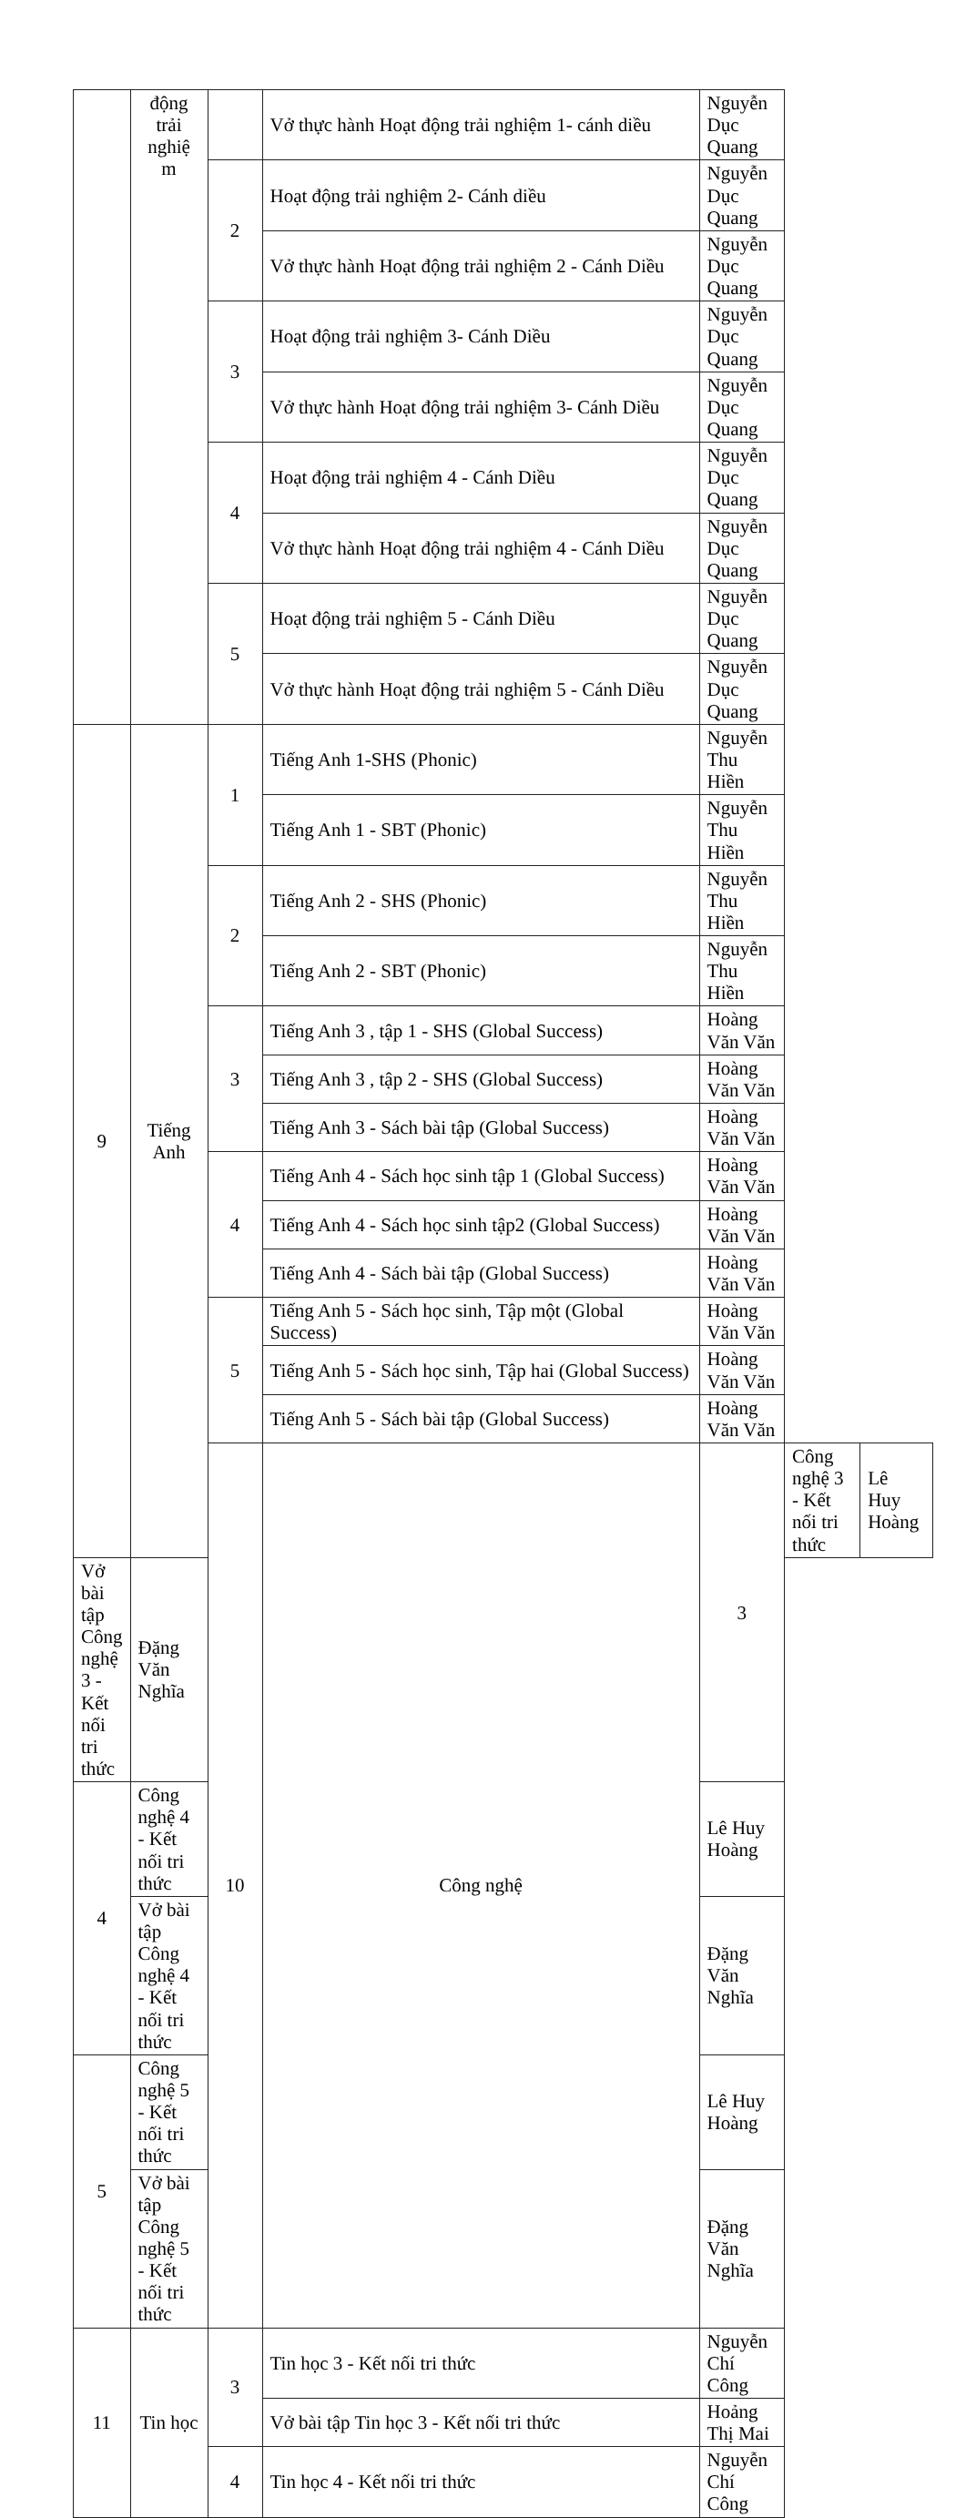| | động trải nghiệ m | | Vở thực hành Hoạt động trải nghiệm 1- cánh diều | Nguyễn Dục Quang | | |
| | | 2 | Hoạt động trải nghiệm 2- Cánh diều | Nguyễn Dục Quang | | |
| | | | Vở thực hành Hoạt động trải nghiệm 2 - Cánh Diều | Nguyễn Dục Quang | | |
| | | 3 | Hoạt động trải nghiệm 3- Cánh Diều | Nguyễn Dục Quang | | |
| | | | Vở thực hành Hoạt động trải nghiệm 3- Cánh Diều | Nguyễn Dục Quang | | |
| | | 4 | Hoạt động trải nghiệm 4 - Cánh Diều | Nguyễn Dục Quang | | |
| | | | Vở thực hành Hoạt động trải nghiệm 4 - Cánh Diều | Nguyễn Dục Quang | | |
| | | 5 | Hoạt động trải nghiệm 5 - Cánh Diều | Nguyễn Dục Quang | | |
| | | | Vở thực hành Hoạt động trải nghiệm 5 - Cánh Diều | Nguyễn Dục Quang | | |
| 9 | Tiếng Anh | 1 | Tiếng Anh 1-SHS (Phonic) | Nguyễn Thu Hiền | | |
| | | | Tiếng Anh 1 - SBT (Phonic) | Nguyễn Thu Hiền | | |
| | | 2 | Tiếng Anh 2 - SHS (Phonic) | Nguyễn Thu Hiền | | |
| | | | Tiếng Anh 2 - SBT (Phonic) | Nguyễn Thu Hiền | | |
| | | 3 | Tiếng Anh 3 , tập 1 - SHS (Global Success) | Hoàng Văn Văn | | |
| | | | Tiếng Anh 3 , tập 2 - SHS (Global Success) | Hoàng Văn Văn | | |
| | | | Tiếng Anh 3 - Sách bài tập (Global Success) | Hoàng Văn Văn | | |
| | | 4 | Tiếng Anh 4 - Sách học sinh tập 1 (Global Success) | Hoàng Văn Văn | | |
| | | | Tiếng Anh 4 - Sách học sinh tập2 (Global Success) | Hoàng Văn Văn | | |
| | | | Tiếng Anh 4 - Sách bài tập (Global Success) | Hoàng Văn Văn | | |
| | | 5 | Tiếng Anh 5 - Sách học sinh, Tập một (Global Success) | Hoàng Văn Văn | | |
| | | | Tiếng Anh 5 - Sách học sinh, Tập hai (Global Success) | Hoàng Văn Văn | | |
| | | | Tiếng Anh 5 - Sách bài tập (Global Success) | Hoàng Văn Văn | | |
| | | 10 | Công nghệ | 3 | Công nghệ 3 - Kết nối tri thức | Lê Huy Hoàng |
| Vở bài tập Công nghệ 3 - Kết nối tri thức | Đặng Văn Nghĩa | | | | | |
| 4 | Công nghệ 4 - Kết nối tri thức | | | Lê Huy Hoàng | | |
| | Vở bài tập Công nghệ 4 - Kết nối tri thức | | | Đặng Văn Nghĩa | | |
| 5 | Công nghệ 5 - Kết nối tri thức | | | Lê Huy Hoàng | | |
| | Vở bài tập Công nghệ 5 - Kết nối tri thức | | | Đặng Văn Nghĩa | | |
| 11 | Tin học | 3 | Tin học 3 - Kết nối tri thức | Nguyễn Chí Công | | |
| | | | Vở bài tập Tin học 3 - Kết nối tri thức | Hoảng Thị Mai | | |
| | | 4 | Tin học 4 - Kết nối tri thức | Nguyễn Chí Công | | |